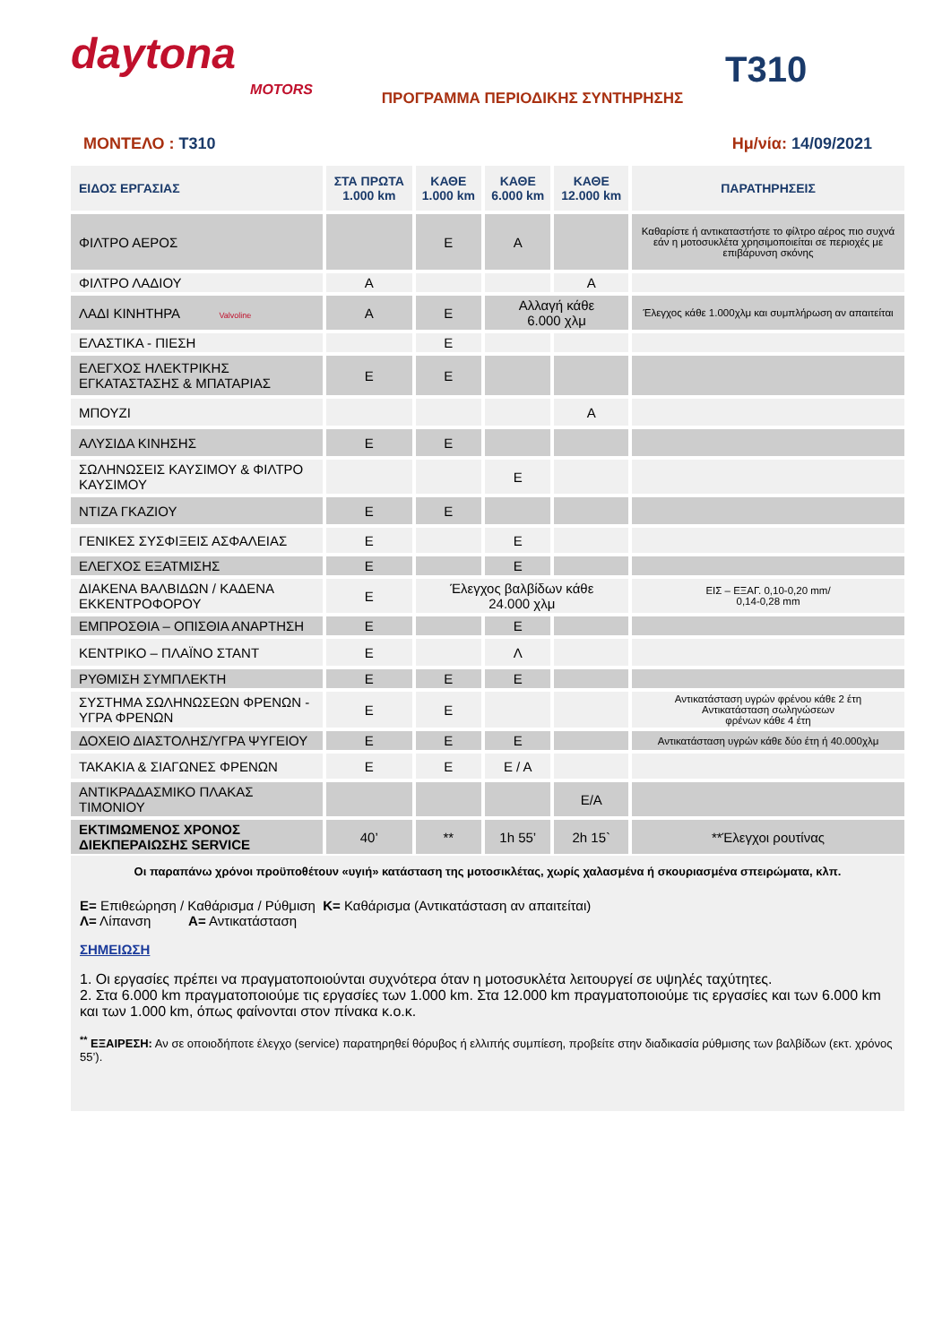daytona
MOTORS
ΠΡΟΓΡΑΜΜΑ ΠΕΡΙΟΔΙΚΗΣ ΣΥΝΤΗΡΗΣΗΣ
T310
ΜΟΝΤΕΛΟ : T310 Ημ/νία: 14/09/2021
| ΕΙΔΟΣ ΕΡΓΑΣΙΑΣ | ΣΤΑ ΠΡΩΤΑ 1.000 km | ΚΑΘΕ 1.000 km | ΚΑΘΕ 6.000 km | ΚΑΘΕ 12.000 km | ΠΑΡΑΤΗΡΗΣΕΙΣ |
| --- | --- | --- | --- | --- | --- |
| ΦΙΛΤΡΟ ΑΕΡΟΣ | | Ε | Α | | Καθαρίστε ή αντικαταστήστε το φίλτρο αέρος πιο συχνά εάν η μοτοσυκλέτα χρησιμοποιείται σε περιοχές με επιβάρυνση σκόνης |
| ΦΙΛΤΡΟ ΛΑΔΙΟΥ | Α | | | Α | |
| ΛΑΔΙ ΚΙΝΗΤΗΡΑ Valvoline | Α | Ε | Αλλαγή κάθε 6.000 χλμ | | Έλεγχος κάθε 1.000χλμ και συμπλήρωση αν απαιτείται |
| ΕΛΑΣΤΙΚΑ - ΠΙΕΣΗ | | Ε | | | |
| ΕΛΕΓΧΟΣ ΗΛΕΚΤΡΙΚΗΣ ΕΓΚΑΤΑΣΤΑΣΗΣ & ΜΠΑΤΑΡΙΑΣ | Ε | Ε | | | |
| ΜΠΟΥΖΙ | | | | Α | |
| ΑΛΥΣΙΔΑ ΚΙΝΗΣΗΣ | Ε | Ε | | | |
| ΣΩΛΗΝΩΣΕΙΣ ΚΑΥΣΙΜΟΥ & ΦΙΛΤΡΟ ΚΑΥΣΙΜΟΥ | | | Ε | | |
| ΝΤΙΖΑ ΓΚΑΖΙΟΥ | Ε | Ε | | | |
| ΓΕΝΙΚΕΣ ΣΥΣΦΙΞΕΙΣ ΑΣΦΑΛΕΙΑΣ | Ε | | Ε | | |
| ΕΛΕΓΧΟΣ ΕΞΑΤΜΙΣΗΣ | Ε | | Ε | | |
| ΔΙΑΚΕΝΑ ΒΑΛΒΙΔΩΝ / ΚΑΔΕΝΑ ΕΚΚΕΝΤΡΟΦΟΡΟΥ | Ε | Έλεγχος βαλβίδων κάθε 24.000 χλμ | | | ΕΙΣ – ΕΞΑΓ. 0,10-0,20 mm/ 0,14-0,28 mm |
| ΕΜΠΡΟΣΘΙΑ – ΟΠΙΣΘΙΑ ΑΝΑΡΤΗΣΗ | Ε | | Ε | | |
| ΚΕΝΤΡΙΚΟ – ΠΛΑΪΝΟ ΣΤΑΝΤ | Ε | | Λ | | |
| ΡΥΘΜΙΣΗ ΣΥΜΠΛΕΚΤΗ | Ε | Ε | Ε | | |
| ΣΥΣΤΗΜΑ ΣΩΛΗΝΩΣΕΩΝ ΦΡΕΝΩΝ - ΥΓΡΑ ΦΡΕΝΩΝ | Ε | Ε | | | Αντικατάσταση υγρών φρένου κάθε 2 έτη Αντικατάσταση σωληνώσεων φρένων κάθε 4 έτη |
| ΔΟΧΕΙΟ ΔΙΑΣΤΟΛΗΣ/ΥΓΡΑ ΨΥΓΕΙΟΥ | Ε | Ε | Ε | | Αντικατάσταση υγρών κάθε δύο έτη ή 40.000χλμ |
| ΤΑΚΑΚΙΑ & ΣΙΑΓΩΝΕΣ ΦΡΕΝΩΝ | Ε | Ε | Ε / Α | | |
| ΑΝΤΙΚΡΑΔΑΣΜΙΚΟ ΠΛΑΚΑΣ ΤΙΜΟΝΙΟΥ | | | | Ε/Α | |
| ΕΚΤΙΜΩΜΕΝΟΣ ΧΡΟΝΟΣ ΔΙΕΚΠΕΡΑΙΩΣΗΣ SERVICE | 40’ | ** | 1h 55’ | 2h 15` | **Έλεγχοι ρουτίνας |
Οι παραπάνω χρόνοι προϋποθέτουν «υγιή» κατάσταση της μοτοσικλέτας, χωρίς χαλασμένα ή σκουριασμένα σπειρώματα, κλπ.
Ε= Επιθεώρηση / Καθάρισμα / Ρύθμιση Κ= Καθάρισμα (Αντικατάσταση αν απαιτείται)
Λ= Λίπανση Α= Αντικατάσταση
ΣΗΜΕΙΩΣΗ
1. Οι εργασίες πρέπει να πραγματοποιούνται συχνότερα όταν η μοτοσυκλέτα λειτουργεί σε υψηλές ταχύτητες.
2. Στα 6.000 km πραγματοποιούμε τις εργασίες των 1.000 km. Στα 12.000 km πραγματοποιούμε τις εργασίες και των 6.000 km και των 1.000 km, όπως φαίνονται στον πίνακα κ.ο.κ.
<sup>**</sup> ΕΞΑΙΡΕΣΗ: Αν σε οποιοδήποτε έλεγχο (service) παρατηρηθεί θόρυβος ή ελλιπής συμπίεση, προβείτε στην διαδικασία ρύθμισης των βαλβίδων (εκτ. χρόνος 55’).